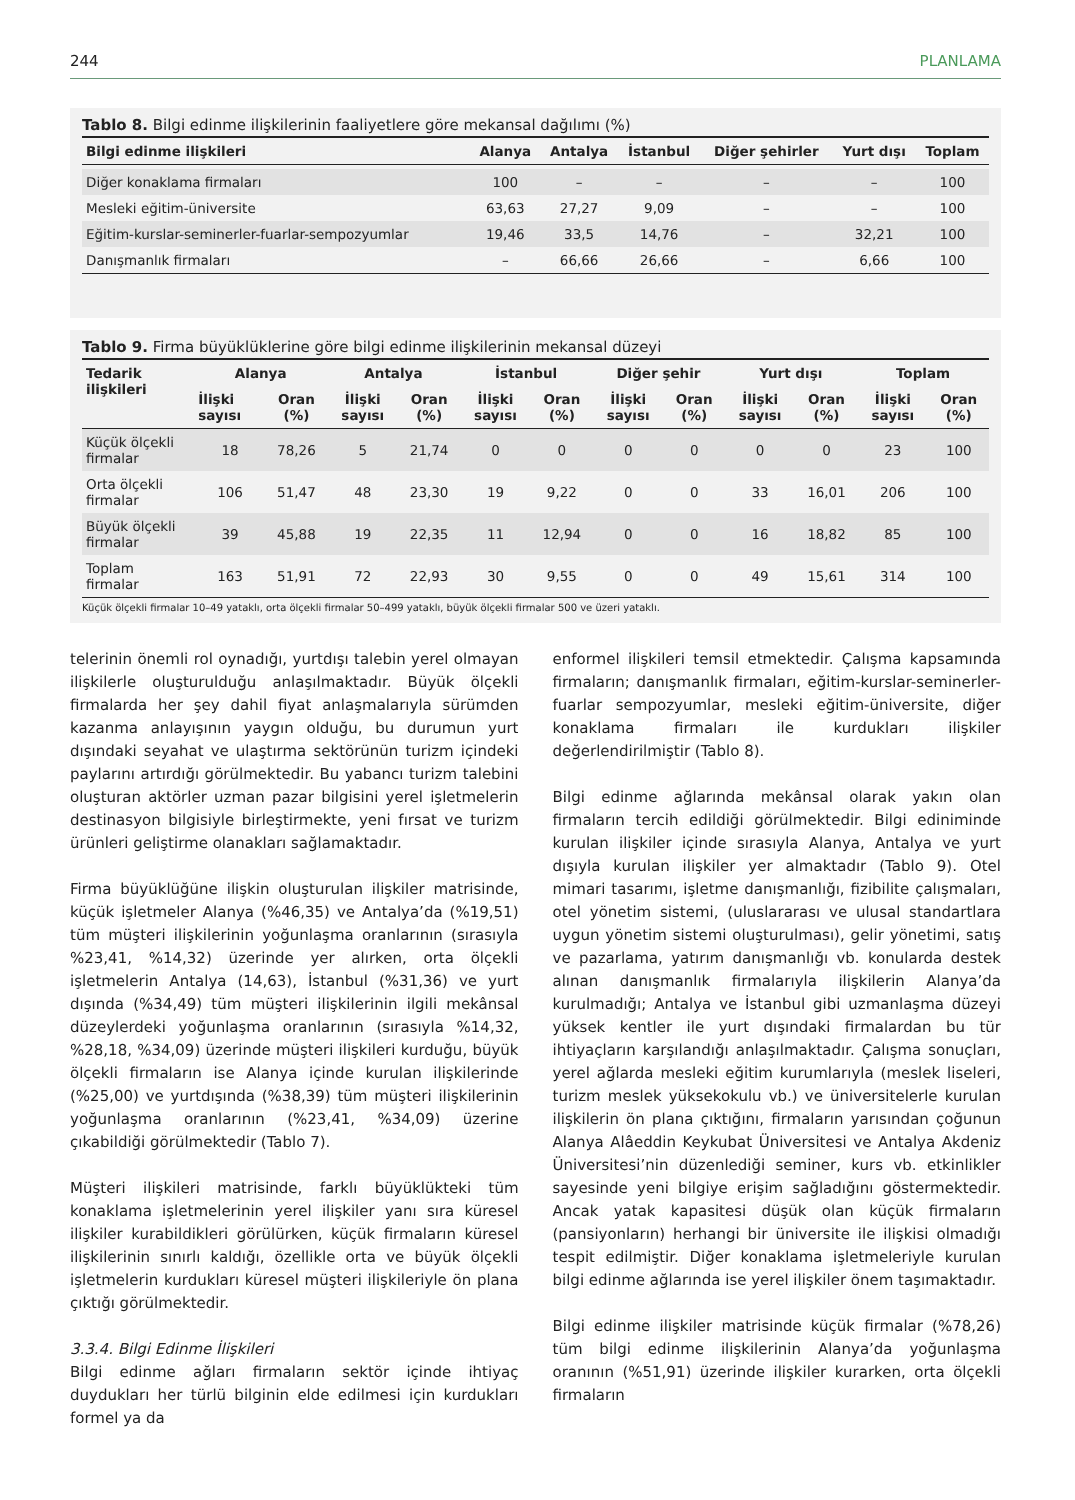244 PLANLAMA
Tablo 8. Bilgi edinme ilişkilerinin faaliyetlere göre mekansal dağılımı (%)
| Bilgi edinme ilişkileri | Alanya | Antalya | İstanbul | Diğer şehirler | Yurt dışı | Toplam |
| --- | --- | --- | --- | --- | --- | --- |
| Diğer konaklama firmaları | 100 | – | – | – | – | 100 |
| Mesleki eğitim-üniversite | 63,63 | 27,27 | 9,09 | – | – | 100 |
| Eğitim-kurslar-seminerler-fuarlar-sempozyumlar | 19,46 | 33,5 | 14,76 | – | 32,21 | 100 |
| Danışmanlık firmaları | – | 66,66 | 26,66 | – | 6,66 | 100 |
Tablo 9. Firma büyüklüklerine göre bilgi edinme ilişkilerinin mekansal düzeyi
| Tedarik ilişkileri | Alanya | | Antalya | | İstanbul | | Diğer şehir | | Yurt dışı | | Toplam | |
| --- | --- | --- | --- | --- | --- | --- | --- | --- | --- | --- | --- | --- |
| | İlişki sayısı | Oran (%) | İlişki sayısı | Oran (%) | İlişki sayısı | Oran (%) | İlişki sayısı | Oran (%) | İlişki sayısı | Oran (%) | İlişki sayısı | Oran (%) |
| Küçük ölçekli firmalar | 18 | 78,26 | 5 | 21,74 | 0 | 0 | 0 | 0 | 0 | 0 | 23 | 100 |
| Orta ölçekli firmalar | 106 | 51,47 | 48 | 23,30 | 19 | 9,22 | 0 | 0 | 33 | 16,01 | 206 | 100 |
| Büyük ölçekli firmalar | 39 | 45,88 | 19 | 22,35 | 11 | 12,94 | 0 | 0 | 16 | 18,82 | 85 | 100 |
| Toplam firmalar | 163 | 51,91 | 72 | 22,93 | 30 | 9,55 | 0 | 0 | 49 | 15,61 | 314 | 100 |
Küçük ölçekli firmalar 10–49 yataklı, orta ölçekli firmalar 50–499 yataklı, büyük ölçekli firmalar 500 ve üzeri yataklı.
telerinin önemli rol oynadığı, yurtdışı talebin yerel olmayan ilişkilerle oluşturulduğu anlaşılmaktadır. Büyük ölçekli firmalarda her şey dahil fiyat anlaşmalarıyla sürümden kazanma anlayışının yaygın olduğu, bu durumun yurt dışındaki seyahat ve ulaştırma sektörünün turizm içindeki paylarını artırdığı görülmektedir. Bu yabancı turizm talebini oluşturan aktörler uzman pazar bilgisini yerel işletmelerin destinasyon bilgisiyle birleştirmekte, yeni fırsat ve turizm ürünleri geliştirme olanakları sağlamaktadır.
Firma büyüklüğüne ilişkin oluşturulan ilişkiler matrisinde, küçük işletmeler Alanya (%46,35) ve Antalya’da (%19,51) tüm müşteri ilişkilerinin yoğunlaşma oranlarının (sırasıyla %23,41, %14,32) üzerinde yer alırken, orta ölçekli işletmelerin Antalya (14,63), İstanbul (%31,36) ve yurt dışında (%34,49) tüm müşteri ilişkilerinin ilgili mekânsal düzeylerdeki yoğunlaşma oranlarının (sırasıyla %14,32, %28,18, %34,09) üzerinde müşteri ilişkileri kurduğu, büyük ölçekli firmaların ise Alanya içinde kurulan ilişkilerinde (%25,00) ve yurtdışında (%38,39) tüm müşteri ilişkilerinin yoğunlaşma oranlarının (%23,41, %34,09) üzerine çıkabildiği görülmektedir (Tablo 7).
Müşteri ilişkileri matrisinde, farklı büyüklükteki tüm konaklama işletmelerinin yerel ilişkiler yanı sıra küresel ilişkiler kurabildikleri görülürken, küçük firmaların küresel ilişkilerinin sınırlı kaldığı, özellikle orta ve büyük ölçekli işletmelerin kurdukları küresel müşteri ilişkileriyle ön plana çıktığı görülmektedir.
3.3.4. Bilgi Edinme İlişkileri
Bilgi edinme ağları firmaların sektör içinde ihtiyaç duydukları her türlü bilginin elde edilmesi için kurdukları formel ya da
enformel ilişkileri temsil etmektedir. Çalışma kapsamında firmaların; danışmanlık firmaları, eğitim-kurslar-seminerler-fuarlar sempozyumlar, mesleki eğitim-üniversite, diğer konaklama firmaları ile kurdukları ilişkiler değerlendirilmiştir (Tablo 8).
Bilgi edinme ağlarında mekânsal olarak yakın olan firmaların tercih edildiği görülmektedir. Bilgi ediniminde kurulan ilişkiler içinde sırasıyla Alanya, Antalya ve yurt dışıyla kurulan ilişkiler yer almaktadır (Tablo 9). Otel mimari tasarımı, işletme danışmanlığı, fizibilite çalışmaları, otel yönetim sistemi, (uluslararası ve ulusal standartlara uygun yönetim sistemi oluşturulması), gelir yönetimi, satış ve pazarlama, yatırım danışmanlığı vb. konularda destek alınan danışmanlık firmalarıyla ilişkilerin Alanya’da kurulmadığı; Antalya ve İstanbul gibi uzmanlaşma düzeyi yüksek kentler ile yurt dışındaki firmalardan bu tür ihtiyaçların karşılandığı anlaşılmaktadır. Çalışma sonuçları, yerel ağlarda mesleki eğitim kurumlarıyla (meslek liseleri, turizm meslek yüksekokulu vb.) ve üniversitelerle kurulan ilişkilerin ön plana çıktığını, firmaların yarısından çoğunun Alanya Alâeddin Keykubat Üniversitesi ve Antalya Akdeniz Üniversitesi’nin düzenlediği seminer, kurs vb. etkinlikler sayesinde yeni bilgiye erişim sağladığını göstermektedir. Ancak yatak kapasitesi düşük olan küçük firmaların (pansiyonların) herhangi bir üniversite ile ilişkisi olmadığı tespit edilmiştir. Diğer konaklama işletmeleriyle kurulan bilgi edinme ağlarında ise yerel ilişkiler önem taşımaktadır.
Bilgi edinme ilişkiler matrisinde küçük firmalar (%78,26) tüm bilgi edinme ilişkilerinin Alanya’da yoğunlaşma oranının (%51,91) üzerinde ilişkiler kurarken, orta ölçekli firmaların